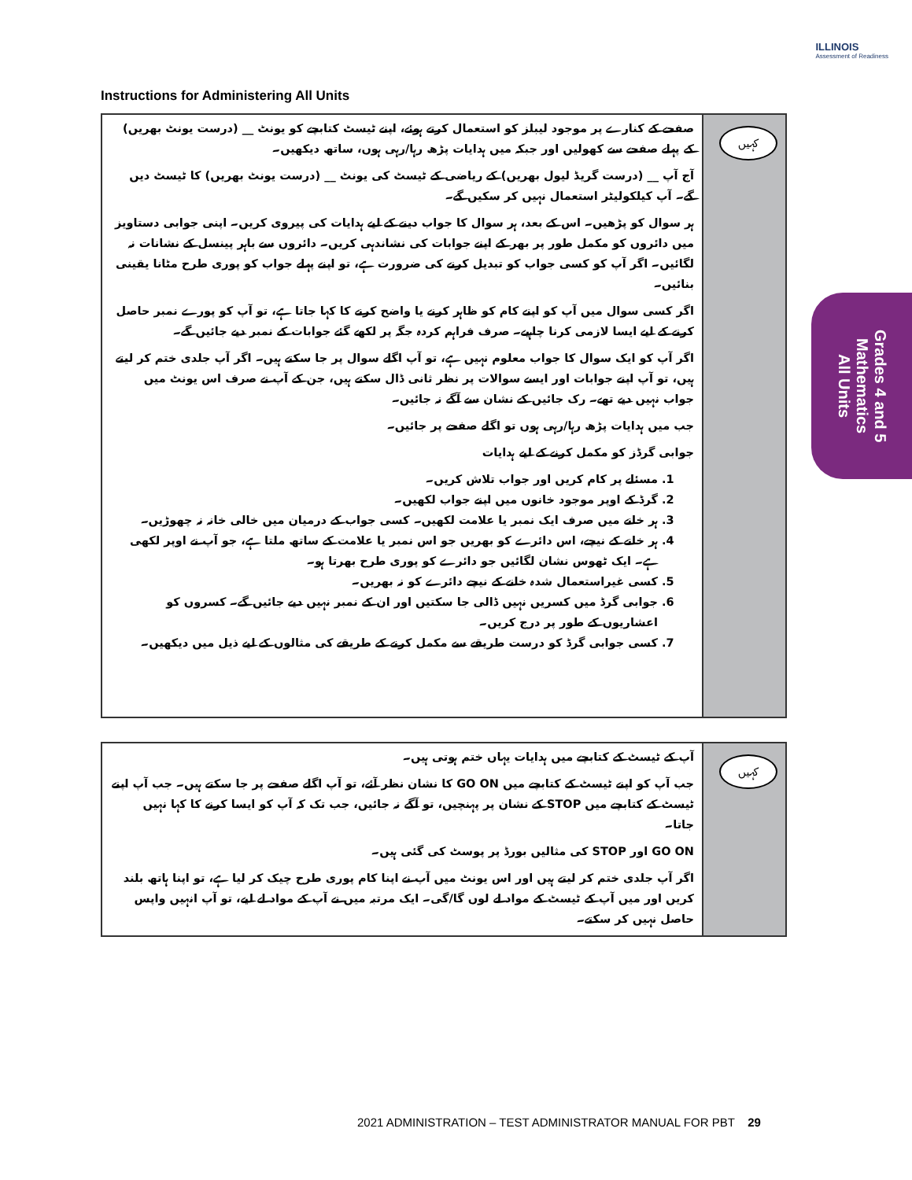ILLINOIS
Assessment of Readiness
Instructions for Administering All Units
کہیں
صفحے کے کنارے پر موجود لیبلز کو استعمال کرتے ہوئے، اپنے ٹیسٹ کتابچے کو یونٹ __ (درست یونٹ بھریں) کے پہلے صفحے سے کھولیں اور جبکہ میں ہدایات پڑھ رہا/رہی ہوں، ساتھ دیکھیں۔
آج آپ __ (درست گریڈ لیول بھریں) کے ریاضی کے ٹیسٹ کی یونٹ __ (درست یونٹ بھریں) کا ٹیسٹ دیں گے۔ آپ کیلکولیٹر استعمال نہیں کر سکیں گے۔
ہر سوال کو پڑھیں۔ اس کے بعد، ہر سوال کا جواب دینے کے لیے ہدایات کی پیروی کریں۔ اپنی جوابی دستاویز میں دائروں کو مکمل طور پر بھر کے اپنے جوابات کی نشاندہی کریں۔ دائروں سے باہر پینسل کے نشانات نہ لگائیں۔ اگر آپ کو کسی جواب کو تبدیل کرنے کی ضرورت ہے، تو اپنے پہلے جواب کو پوری طرح مٹانا یقینی بنائیں۔
اگر کسی سوال میں آپ کو اپنے کام کو ظاہر کرنے یا واضح کرنے کا کہا جاتا ہے، تو آپ کو پورے نمبر حاصل کرنے کے لیے ایسا لازمی کرنا چاہیے۔ صرف فراہم کردہ جگہ پر لکھے گئے جوابات کے نمبر دیے جائیں گے۔
اگر آپ کو ایک سوال کا جواب معلوم نہیں ہے، تو آپ اگلے سوال پر جا سکتے ہیں۔ اگر آپ جلدی ختم کر لیتے ہیں، تو آپ اپنے جوابات اور ایسے سوالات پر نظر ثانی ڈال سکتے ہیں، جن کے آپ نے صرف اس یونٹ میں جواب نہیں دیے تھے۔ رک جائیں کے نشان سے آگے نہ جائیں۔
جب میں ہدایات پڑھ رہا/رہی ہوں تو اگلے صفحے پر جائیں۔
جوابی گرڈز کو مکمل کرنے کے لیے ہدایات
1. مسئلے پر کام کریں اور جواب تلاش کریں۔
2. گرڈ کے اوپر موجود خانوں میں اپنے جواب لکھیں۔
3. ہر خانے میں صرف ایک نمبر یا علامت لکھیں۔ کسی جواب کے درمیان میں خالی خانہ نہ چھوڑیں۔
4. ہر خانے کے نیچے، اس دائرے کو بھریں جو اس نمبر یا علامت کے ساتھ ملتا ہے، جو آپ نے اوپر لکھی ہے۔ ایک ٹھوس نشان لگائیں جو دائرے کو پوری طرح بھرتا ہو۔
5. کسی غیراستعمال شدہ خانے کے نیچے دائرے کو نہ بھریں۔
6. جوابی گرڈ میں کسریں نہیں ڈالی جا سکتیں اور ان کے نمبر نہیں دیے جائیں گے۔ کسروں کو اعشاریوں کے طور پر درج کریں۔
7. کسی جوابی گرڈ کو درست طریقے سے مکمل کرنے کے طریقے کی مثالوں کے لیے ذیل میں دیکھیں۔
کہیں
آپ کے ٹیسٹ کے کتابچے میں ہدایات یہاں ختم ہوتی ہیں۔
جب آپ کو اپنے ٹیسٹ کے کتابچے میں GO ON کا نشان نظر آئے، تو آپ اگلے صفحے پر جا سکتے ہیں۔ جب آپ اپنے ٹیسٹ کے کتابچے میں STOP کے نشان پر پہنچیں، تو آگے نہ جائیں، جب تک کہ آپ کو ایسا کرنے کا کہا نہیں جاتا۔
GO ON اور STOP کی مثالیں بورڈ پر پوسٹ کی گئی ہیں۔
اگر آپ جلدی ختم کر لیتے ہیں اور اس یونٹ میں آپ نے اپنا کام پوری طرح چیک کر لیا ہے، تو اپنا ہاتھ بلند کریں اور میں آپ کے ٹیسٹ کے مواد لے لوں گا/گی۔ ایک مرتبہ میں نے آپ کے مواد لے لیے، تو آپ انہیں واپس حاصل نہیں کر سکتے۔
Grades 4 and 5
Mathematics
All Units
2021 ADMINISTRATION – TEST ADMINISTRATOR MANUAL FOR PBT 29